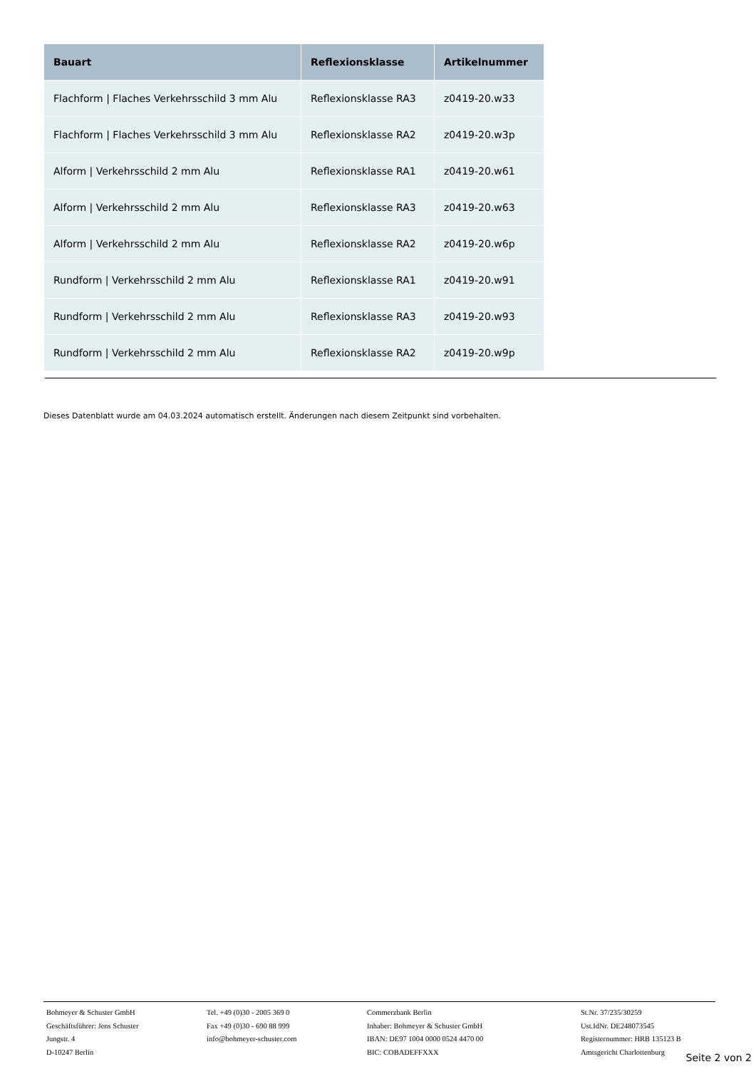| Bauart | Reflexionsklasse | Artikelnummer |
| --- | --- | --- |
| Flachform / Flaches Verkehrsschild 3 mm Alu | Reflexionsklasse RA3 | z0419-20.w33 |
| Flachform / Flaches Verkehrsschild 3 mm Alu | Reflexionsklasse RA2 | z0419-20.w3p |
| Alform / Verkehrsschild 2 mm Alu | Reflexionsklasse RA1 | z0419-20.w61 |
| Alform / Verkehrsschild 2 mm Alu | Reflexionsklasse RA3 | z0419-20.w63 |
| Alform / Verkehrsschild 2 mm Alu | Reflexionsklasse RA2 | z0419-20.w6p |
| Rundform / Verkehrsschild 2 mm Alu | Reflexionsklasse RA1 | z0419-20.w91 |
| Rundform / Verkehrsschild 2 mm Alu | Reflexionsklasse RA3 | z0419-20.w93 |
| Rundform / Verkehrsschild 2 mm Alu | Reflexionsklasse RA2 | z0419-20.w9p |
Dieses Datenblatt wurde am 04.03.2024 automatisch erstellt. Änderungen nach diesem Zeitpunkt sind vorbehalten.
Bohmeyer & Schuster GmbH
Geschäftsführer: Jens Schuster
Jungstr. 4
D-10247 Berlin
Tel. +49 (0)30 - 2005 369 0
Fax +49 (0)30 - 690 88 999
info@bohmeyer-schuster.com
Commerzbank Berlin
Inhaber: Bohmeyer & Schuster GmbH
IBAN: DE97 1004 0000 0524 4470 00
BIC: COBADEFFXXX
St.Nr. 37/235/30259
Ust.IdNr. DE248073545
Registernummer: HRB 135123 B
Amtsgericht Charlottenburg
Seite 2 von 2